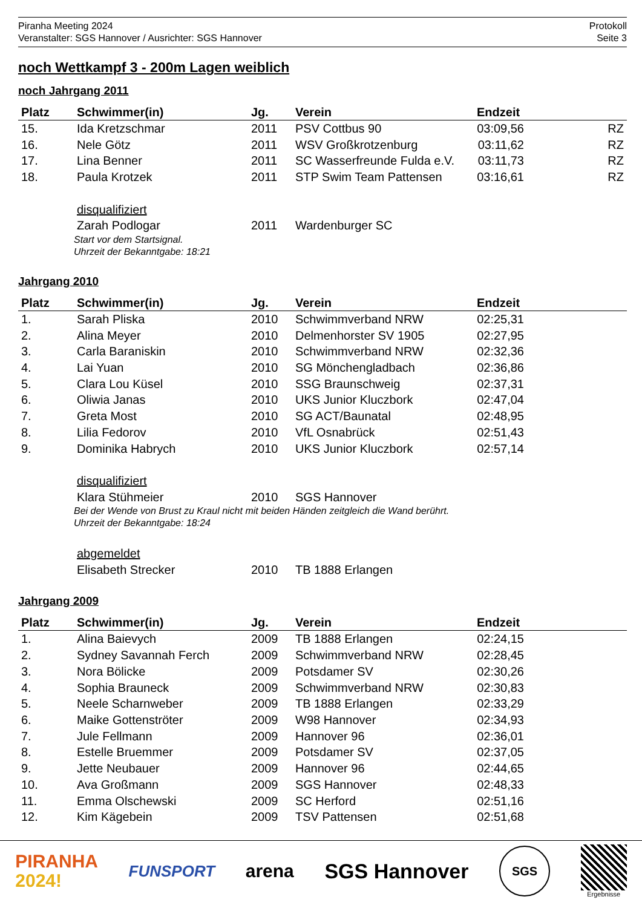Piranha Meeting 2024
Veranstalter: SGS Hannover / Ausrichter: SGS Hannover
Protokoll
Seite 3
noch Wettkampf 3 - 200m Lagen weiblich
noch Jahrgang 2011
| Platz | Schwimmer(in) | Jg. | Verein | Endzeit | |
| --- | --- | --- | --- | --- | --- |
| 15. | Ida Kretzschmar | 2011 | PSV Cottbus 90 | 03:09,56 | RZ |
| 16. | Nele Götz | 2011 | WSV Großkrotzenburg | 03:11,62 | RZ |
| 17. | Lina Benner | 2011 | SC Wasserfreunde Fulda e.V. | 03:11,73 | RZ |
| 18. | Paula Krotzek | 2011 | STP Swim Team Pattensen | 03:16,61 | RZ |
| | disqualifiziert | | | | |
| | Zarah Podlogar | 2011 | Wardenburger SC | | |
| | Start vor dem Startsignal. Uhrzeit der Bekanntgabe: 18:21 | | | | |
Jahrgang 2010
| Platz | Schwimmer(in) | Jg. | Verein | Endzeit | |
| --- | --- | --- | --- | --- | --- |
| 1. | Sarah Pliska | 2010 | Schwimmverband NRW | 02:25,31 | |
| 2. | Alina Meyer | 2010 | Delmenhorster SV 1905 | 02:27,95 | |
| 3. | Carla Baraniskin | 2010 | Schwimmverband NRW | 02:32,36 | |
| 4. | Lai Yuan | 2010 | SG Mönchengladbach | 02:36,86 | |
| 5. | Clara Lou Küsel | 2010 | SSG Braunschweig | 02:37,31 | |
| 6. | Oliwia Janas | 2010 | UKS Junior Kluczbork | 02:47,04 | |
| 7. | Greta Most | 2010 | SG ACT/Baunatal | 02:48,95 | |
| 8. | Lilia Fedorov | 2010 | VfL Osnabrück | 02:51,43 | |
| 9. | Dominika Habrych | 2010 | UKS Junior Kluczbork | 02:57,14 | |
| | disqualifiziert | | | | |
| | Klara Stühmeier | 2010 | SGS Hannover | | |
| | Bei der Wende von Brust zu Kraul nicht mit beiden Händen zeitgleich die Wand berührt. Uhrzeit der Bekanntgabe: 18:24 | | | | |
| | abgemeldet | | | | |
| | Elisabeth Strecker | 2010 | TB 1888 Erlangen | | |
Jahrgang 2009
| Platz | Schwimmer(in) | Jg. | Verein | Endzeit | |
| --- | --- | --- | --- | --- | --- |
| 1. | Alina Baievych | 2009 | TB 1888 Erlangen | 02:24,15 | |
| 2. | Sydney Savannah Ferch | 2009 | Schwimmverband NRW | 02:28,45 | |
| 3. | Nora Bölicke | 2009 | Potsdamer SV | 02:30,26 | |
| 4. | Sophia Brauneck | 2009 | Schwimmverband NRW | 02:30,83 | |
| 5. | Neele Scharnweber | 2009 | TB 1888 Erlangen | 02:33,29 | |
| 6. | Maike Gottenströter | 2009 | W98 Hannover | 02:34,93 | |
| 7. | Jule Fellmann | 2009 | Hannover 96 | 02:36,01 | |
| 8. | Estelle Bruemmer | 2009 | Potsdamer SV | 02:37,05 | |
| 9. | Jette Neubauer | 2009 | Hannover 96 | 02:44,65 | |
| 10. | Ava Großmann | 2009 | SGS Hannover | 02:48,33 | |
| 11. | Emma Olschewski | 2009 | SC Herford | 02:51,16 | |
| 12. | Kim Kägebein | 2009 | TSV Pattensen | 02:51,68 | |
PIRANHA
2024!
FUNSPORT
arena SGS Hannover
SGS
Ergebnisse